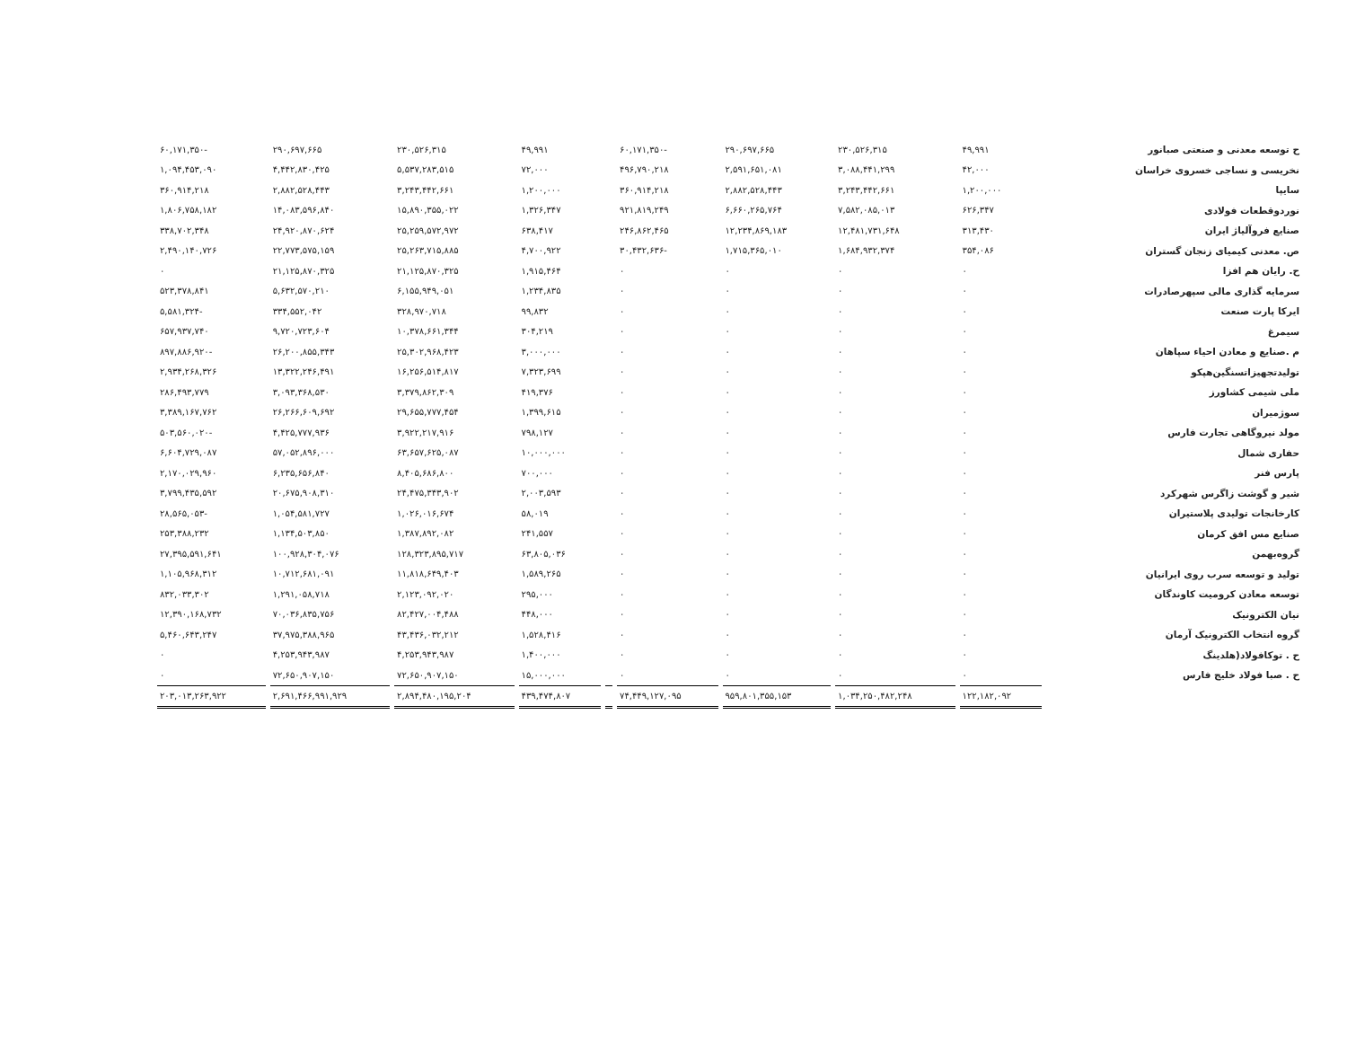| ح توسعه معدنی و صنعتی صبانور | ۴۹,۹۹۱ | ۲۳۰,۵۲۶,۳۱۵ | ۲۹۰,۶۹۷,۶۶۵ | -۶۰,۱۷۱,۳۵۰ | | ۴۹,۹۹۱ | ۲۳۰,۵۲۶,۳۱۵ | ۲۹۰,۶۹۷,۶۶۵ | -۶۰,۱۷۱,۳۵۰ |
| نخریسی و نساجی خسروی خراسان | ۴۲,۰۰۰ | ۳,۰۸۸,۴۴۱,۲۹۹ | ۲,۵۹۱,۶۵۱,۰۸۱ | ۴۹۶,۷۹۰,۲۱۸ | | ۷۲,۰۰۰ | ۵,۵۳۷,۲۸۳,۵۱۵ | ۴,۴۴۲,۸۳۰,۴۲۵ | ۱,۰۹۴,۴۵۳,۰۹۰ |
| سایپا | ۱,۲۰۰,۰۰۰ | ۳,۲۴۳,۴۴۲,۶۶۱ | ۲,۸۸۲,۵۲۸,۴۴۳ | ۳۶۰,۹۱۴,۲۱۸ | | ۱,۲۰۰,۰۰۰ | ۳,۲۴۳,۴۴۲,۶۶۱ | ۲,۸۸۲,۵۲۸,۴۴۳ | ۳۶۰,۹۱۴,۲۱۸ |
| نوردوقطعات فولادی | ۶۲۶,۳۴۷ | ۷,۵۸۲,۰۸۵,۰۱۳ | ۶,۶۶۰,۲۶۵,۷۶۴ | ۹۲۱,۸۱۹,۲۴۹ | | ۱,۳۲۶,۳۴۷ | ۱۵,۸۹۰,۳۵۵,۰۲۲ | ۱۴,۰۸۳,۵۹۶,۸۴۰ | ۱,۸۰۶,۷۵۸,۱۸۲ |
| صنایع فروآلیاژ ایران | ۳۱۳,۴۳۰ | ۱۲,۴۸۱,۷۳۱,۶۴۸ | ۱۲,۲۳۴,۸۶۹,۱۸۳ | ۲۴۶,۸۶۲,۴۶۵ | | ۶۳۸,۴۱۷ | ۲۵,۲۵۹,۵۷۲,۹۷۲ | ۲۴,۹۲۰,۸۷۰,۶۲۴ | ۳۳۸,۷۰۲,۳۴۸ |
| ص. معدنی کیمیای زنجان گستران | ۳۵۴,۰۸۶ | ۱,۶۸۴,۹۳۲,۳۷۴ | ۱,۷۱۵,۳۶۵,۰۱۰ | -۳۰,۴۳۲,۶۳۶ | | ۴,۷۰۰,۹۲۲ | ۲۵,۲۶۳,۷۱۵,۸۸۵ | ۲۲,۷۷۳,۵۷۵,۱۵۹ | ۲,۴۹۰,۱۴۰,۷۲۶ |
| ح. رایان هم افزا | ۰ | ۰ | ۰ | ۰ | | ۱,۹۱۵,۴۶۴ | ۲۱,۱۲۵,۸۷۰,۳۲۵ | ۲۱,۱۲۵,۸۷۰,۳۲۵ | ۰ |
| سرمایه گذاری مالی سپهرصادرات | ۰ | ۰ | ۰ | ۰ | | ۱,۲۳۴,۸۳۵ | ۶,۱۵۵,۹۴۹,۰۵۱ | ۵,۶۳۲,۵۷۰,۲۱۰ | ۵۲۳,۳۷۸,۸۴۱ |
| ایرکا پارت صنعت | ۰ | ۰ | ۰ | ۰ | | ۹۹,۸۳۲ | ۳۲۸,۹۷۰,۷۱۸ | ۳۳۴,۵۵۲,۰۴۲ | -۵,۵۸۱,۳۲۴ |
| سیمرغ | ۰ | ۰ | ۰ | ۰ | | ۳۰۴,۲۱۹ | ۱۰,۳۷۸,۶۶۱,۳۴۴ | ۹,۷۲۰,۷۲۳,۶۰۴ | ۶۵۷,۹۳۷,۷۴۰ |
| م .صنایع و معادن احیاء سپاهان | ۰ | ۰ | ۰ | ۰ | | ۳,۰۰۰,۰۰۰ | ۲۵,۳۰۲,۹۶۸,۴۲۳ | ۲۶,۲۰۰,۸۵۵,۳۴۳ | -۸۹۷,۸۸۶,۹۲۰ |
| تولیدتجهیزاتسنگین‌هپکو | ۰ | ۰ | ۰ | ۰ | | ۷,۳۲۳,۶۹۹ | ۱۶,۲۵۶,۵۱۴,۸۱۷ | ۱۳,۳۲۲,۲۴۶,۴۹۱ | ۲,۹۳۴,۲۶۸,۳۲۶ |
| ملی شیمی کشاورز | ۰ | ۰ | ۰ | ۰ | | ۴۱۹,۳۷۶ | ۳,۳۷۹,۸۶۲,۳۰۹ | ۳,۰۹۳,۳۶۸,۵۳۰ | ۲۸۶,۴۹۳,۷۷۹ |
| سوژمیران | ۰ | ۰ | ۰ | ۰ | | ۱,۳۹۹,۶۱۵ | ۲۹,۶۵۵,۷۷۷,۴۵۴ | ۲۶,۲۶۶,۶۰۹,۶۹۲ | ۳,۳۸۹,۱۶۷,۷۶۲ |
| مولد نیروگاهی تجارت فارس | ۰ | ۰ | ۰ | ۰ | | ۷۹۸,۱۲۷ | ۳,۹۲۲,۲۱۷,۹۱۶ | ۴,۴۲۵,۷۷۷,۹۳۶ | -۵۰۳,۵۶۰,۰۲۰ |
| حفاری شمال | ۰ | ۰ | ۰ | ۰ | | ۱۰,۰۰۰,۰۰۰ | ۶۳,۶۵۷,۶۲۵,۰۸۷ | ۵۷,۰۵۲,۸۹۶,۰۰۰ | ۶,۶۰۴,۷۲۹,۰۸۷ |
| پارس فنر | ۰ | ۰ | ۰ | ۰ | | ۷۰۰,۰۰۰ | ۸,۴۰۵,۶۸۶,۸۰۰ | ۶,۲۳۵,۶۵۶,۸۴۰ | ۲,۱۷۰,۰۲۹,۹۶۰ |
| شیر و گوشت زاگرس شهرکرد | ۰ | ۰ | ۰ | ۰ | | ۲,۰۰۳,۵۹۳ | ۲۴,۴۷۵,۳۴۳,۹۰۲ | ۲۰,۶۷۵,۹۰۸,۳۱۰ | ۳,۷۹۹,۴۳۵,۵۹۲ |
| کارخانجات تولیدی پلاستیران | ۰ | ۰ | ۰ | ۰ | | ۵۸,۰۱۹ | ۱,۰۲۶,۰۱۶,۶۷۴ | ۱,۰۵۴,۵۸۱,۷۲۷ | -۲۸,۵۶۵,۰۵۳ |
| صنایع مس افق کرمان | ۰ | ۰ | ۰ | ۰ | | ۲۴۱,۵۵۷ | ۱,۳۸۷,۸۹۲,۰۸۲ | ۱,۱۳۴,۵۰۳,۸۵۰ | ۲۵۳,۳۸۸,۲۳۲ |
| گروه‌بهمن | ۰ | ۰ | ۰ | ۰ | | ۶۳,۸۰۵,۰۳۶ | ۱۲۸,۳۲۳,۸۹۵,۷۱۷ | ۱۰۰,۹۲۸,۳۰۴,۰۷۶ | ۲۷,۳۹۵,۵۹۱,۶۴۱ |
| تولید و توسعه سرب روی ایرانیان | ۰ | ۰ | ۰ | ۰ | | ۱,۵۸۹,۲۶۵ | ۱۱,۸۱۸,۶۴۹,۴۰۳ | ۱۰,۷۱۲,۶۸۱,۰۹۱ | ۱,۱۰۵,۹۶۸,۳۱۲ |
| توسعه معادن کرومیت کاوندگان | ۰ | ۰ | ۰ | ۰ | | ۲۹۵,۰۰۰ | ۲,۱۲۳,۰۹۲,۰۲۰ | ۱,۲۹۱,۰۵۸,۷۱۸ | ۸۳۲,۰۳۳,۳۰۲ |
| نیان الکترونیک | ۰ | ۰ | ۰ | ۰ | | ۴۴۸,۰۰۰ | ۸۲,۴۲۷,۰۰۴,۴۸۸ | ۷۰,۰۳۶,۸۳۵,۷۵۶ | ۱۲,۳۹۰,۱۶۸,۷۳۲ |
| گروه انتخاب الکترونیک آرمان | ۰ | ۰ | ۰ | ۰ | | ۱,۵۲۸,۴۱۶ | ۴۳,۴۳۶,۰۳۲,۲۱۲ | ۳۷,۹۷۵,۳۸۸,۹۶۵ | ۵,۴۶۰,۶۴۳,۲۴۷ |
| ح . توکافولاد(هلدینگ | ۰ | ۰ | ۰ | ۰ | | ۱,۴۰۰,۰۰۰ | ۴,۲۵۳,۹۴۳,۹۸۷ | ۴,۲۵۳,۹۴۳,۹۸۷ | ۰ |
| ح . صبا فولاد خلیج فارس | ۰ | ۰ | ۰ | ۰ | | ۱۵,۰۰۰,۰۰۰ | ۷۲,۶۵۰,۹۰۷,۱۵۰ | ۷۲,۶۵۰,۹۰۷,۱۵۰ | ۰ |
| | ۱۲۲,۱۸۲,۰۹۲ | ۱,۰۳۴,۲۵۰,۴۸۲,۲۴۸ | ۹۵۹,۸۰۱,۳۵۵,۱۵۳ | ۷۴,۴۴۹,۱۲۷,۰۹۵ | | ۴۳۹,۴۷۴,۸۰۷ | ۲,۸۹۴,۴۸۰,۱۹۵,۲۰۴ | ۲,۶۹۱,۴۶۶,۹۹۱,۹۲۹ | ۲۰۳,۰۱۳,۲۶۳,۹۲۲ |